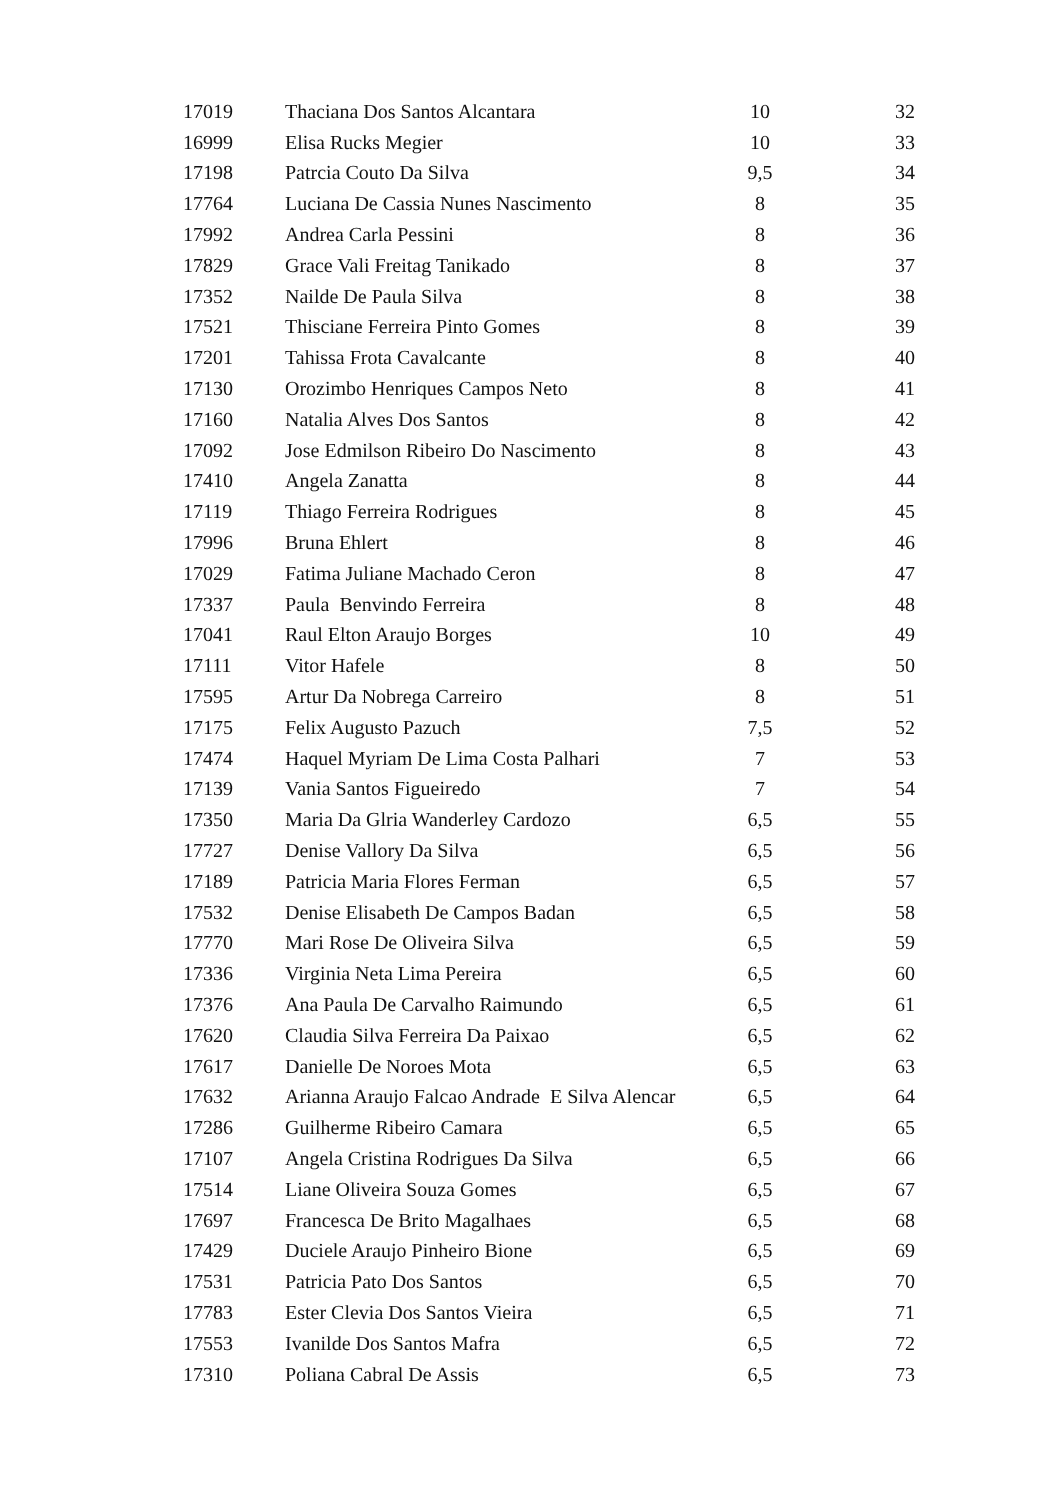| 17019 | Thaciana Dos Santos Alcantara | 10 | 32 |
| 16999 | Elisa Rucks Megier | 10 | 33 |
| 17198 | Patrcia Couto Da Silva | 9,5 | 34 |
| 17764 | Luciana De Cassia Nunes Nascimento | 8 | 35 |
| 17992 | Andrea Carla Pessini | 8 | 36 |
| 17829 | Grace Vali Freitag Tanikado | 8 | 37 |
| 17352 | Nailde De Paula Silva | 8 | 38 |
| 17521 | Thisciane Ferreira Pinto Gomes | 8 | 39 |
| 17201 | Tahissa Frota Cavalcante | 8 | 40 |
| 17130 | Orozimbo Henriques Campos Neto | 8 | 41 |
| 17160 | Natalia Alves Dos Santos | 8 | 42 |
| 17092 | Jose Edmilson Ribeiro Do Nascimento | 8 | 43 |
| 17410 | Angela Zanatta | 8 | 44 |
| 17119 | Thiago Ferreira Rodrigues | 8 | 45 |
| 17996 | Bruna Ehlert | 8 | 46 |
| 17029 | Fatima Juliane Machado Ceron | 8 | 47 |
| 17337 | Paula Benvindo Ferreira | 8 | 48 |
| 17041 | Raul Elton Araujo Borges | 10 | 49 |
| 17111 | Vitor Hafele | 8 | 50 |
| 17595 | Artur Da Nobrega Carreiro | 8 | 51 |
| 17175 | Felix Augusto Pazuch | 7,5 | 52 |
| 17474 | Haquel Myriam De Lima Costa Palhari | 7 | 53 |
| 17139 | Vania Santos Figueiredo | 7 | 54 |
| 17350 | Maria Da Glria Wanderley Cardozo | 6,5 | 55 |
| 17727 | Denise Vallory Da Silva | 6,5 | 56 |
| 17189 | Patricia Maria Flores Ferman | 6,5 | 57 |
| 17532 | Denise Elisabeth De Campos Badan | 6,5 | 58 |
| 17770 | Mari Rose De Oliveira Silva | 6,5 | 59 |
| 17336 | Virginia Neta Lima Pereira | 6,5 | 60 |
| 17376 | Ana Paula De Carvalho Raimundo | 6,5 | 61 |
| 17620 | Claudia Silva Ferreira Da Paixao | 6,5 | 62 |
| 17617 | Danielle De Noroes Mota | 6,5 | 63 |
| 17632 | Arianna Araujo Falcao Andrade E Silva Alencar | 6,5 | 64 |
| 17286 | Guilherme Ribeiro Camara | 6,5 | 65 |
| 17107 | Angela Cristina Rodrigues Da Silva | 6,5 | 66 |
| 17514 | Liane Oliveira Souza Gomes | 6,5 | 67 |
| 17697 | Francesca De Brito Magalhaes | 6,5 | 68 |
| 17429 | Duciele Araujo Pinheiro Bione | 6,5 | 69 |
| 17531 | Patricia Pato Dos Santos | 6,5 | 70 |
| 17783 | Ester Clevia Dos Santos Vieira | 6,5 | 71 |
| 17553 | Ivanilde Dos Santos Mafra | 6,5 | 72 |
| 17310 | Poliana Cabral De Assis | 6,5 | 73 |